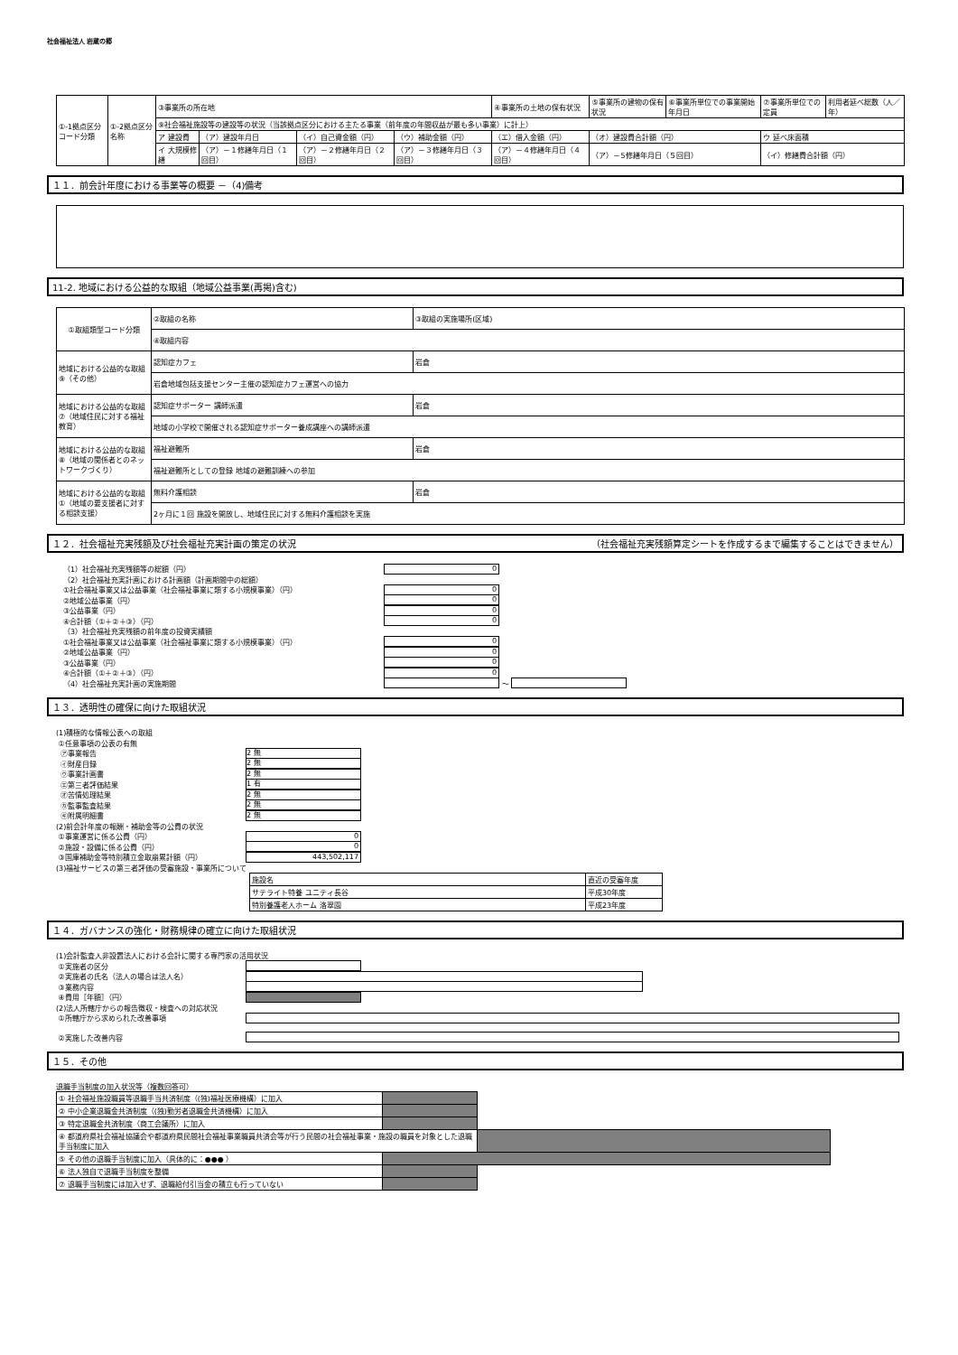社会福祉法人 岩蔵の郷
| ①-1拠点区分コード分類 | ①-2拠点区分名称 | ③事業所の所在地 | | | | | ④事業所の土地の保有状況 | ⑤事業所の建物の保有状況 | ⑥事業所単位での事業開始年月日 | ⑦事業所単位での定員 | 利用者延べ総数（人／年） |
| | | ⑨社会福祉施設等の建設等の状況（当該拠点区分における主たる事業（前年度の年間収益が最も多い事業）に計上） | | | | | | | | | |
| | | ア 建設費 | （ア）建設年月日 | （イ）自己資金額（円） | （ウ）補助金額（円） | （エ）借入金額（円） | | （オ）建設費合計額（円） | | ウ 延べ床面積 | |
| | | イ 大規模修繕 | （ア）－１修繕年月日（１回目） | （ア）－２修繕年月日（２回目） | （ア）－３修繕年月日（３回目） | （ア）－４修繕年月日（４回目） | | （ア）－5修繕年月日（５回目） | | （イ）修繕費合計額（円） | |
１１．前会計年度における事業等の概要 －（4)備考
11-2. 地域における公益的な取組（地域公益事業(再掲)含む)
| ①取組類型コード分類 | ②取組の名称 | ③取組の実施場所(区域) |
| | ④取組内容 | |
| 地域における公益的な取組⑨（その他） | 認知症カフェ | 岩倉 |
| | 岩倉地域包括支援センター主催の認知症カフェ運営への協力 | |
| 地域における公益的な取組⑦（地域住民に対する福祉教育） | 認知症サポーター 講師派遣 | 岩倉 |
| | 地域の小学校で開催される認知症サポーター養成講座への講師派遣 | |
| 地域における公益的な取組⑧（地域の関係者とのネットワークづくり） | 福祉避難所 | 岩倉 |
| | 福祉避難所としての登録 地域の避難訓練への参加 | |
| 地域における公益的な取組①（地域の要支援者に対する相談支援） | 無料介護相談 | 岩倉 |
| | 2ヶ月に１回 施設を開放し、地域住民に対する無料介護相談を実施 | |
１２．社会福祉充実残額及び社会福祉充実計画の策定の状況 （社会福祉充実残額算定シートを作成するまで編集することはできません）
（1）社会福祉充実残額等の総額（円） 0
（2）社会福祉充実計画における計画額（計画期間中の総額）
①社会福祉事業又は公益事業（社会福祉事業に類する小規模事業）（円） 0
②地域公益事業（円） 0
③公益事業（円） 0
④合計額（①＋②＋③）（円） 0
（3）社会福祉充実残額の前年度の投資実績額
①社会福祉事業又は公益事業（社会福祉事業に類する小規模事業）（円） 0
②地域公益事業（円） 0
③公益事業（円） 0
④合計額（①＋②＋③）（円） 0
（4）社会福祉充実計画の実施期間 ～
１３．透明性の確保に向けた取組状況
(1)積極的な情報公表への取組
①任意事項の公表の有無
㋐事業報告 2 無
㋑財産目録 2 無
㋒事業計画書 2 無
㋓第三者評価結果 1 有
㋔苦情処理結果 2 無
㋕監事監査結果 2 無
㋖附属明細書 2 無
(2)前会計年度の報酬・補助金等の公費の状況
①事業運営に係る公費（円） 0
②施設・設備に係る公費（円） 0
③国庫補助金等特別積立金取崩累計額（円） 443,502,117
(3)福祉サービスの第三者評価の受審施設・事業所について
| 施設名 | 直近の受審年度 |
| サテライト特養 ユニティ長谷 | 平成30年度 |
| 特別養護老人ホーム 洛翠園 | 平成23年度 |
１４．ガバナンスの強化・財務規律の確立に向けた取組状況
(1)会計監査人非設置法人における会計に関する専門家の活用状況
①実施者の区分
②実施者の氏名（法人の場合は法人名）
③業務内容
④費用［年額］（円）
(2)法人所轄庁からの報告徴収・検査への対応状況
①所轄庁から求められた改善事項
②実施した改善内容
１５．その他
退職手当制度の加入状況等（複数回答可）
| ① 社会福祉施設職員等退職手当共済制度（(独)福祉医療機構）に加入 | | |
| ② 中小企業退職金共済制度（(独)勤労者退職金共済機構）に加入 | | |
| ③ 特定退職金共済制度（商工会議所）に加入 | | |
| ④ 都道府県社会福祉協議会や都道府県民間社会福祉事業職員共済会等が行う民間の社会福祉事業・施設の職員を対象とした退職手当制度に加入 | | |
| ⑤ その他の退職手当制度に加入（具体的に：●●● ） | | |
| ⑥ 法人独自で退職手当制度を整備 | | |
| ⑦ 退職手当制度には加入せず、退職給付引当金の積立も行っていない | | |